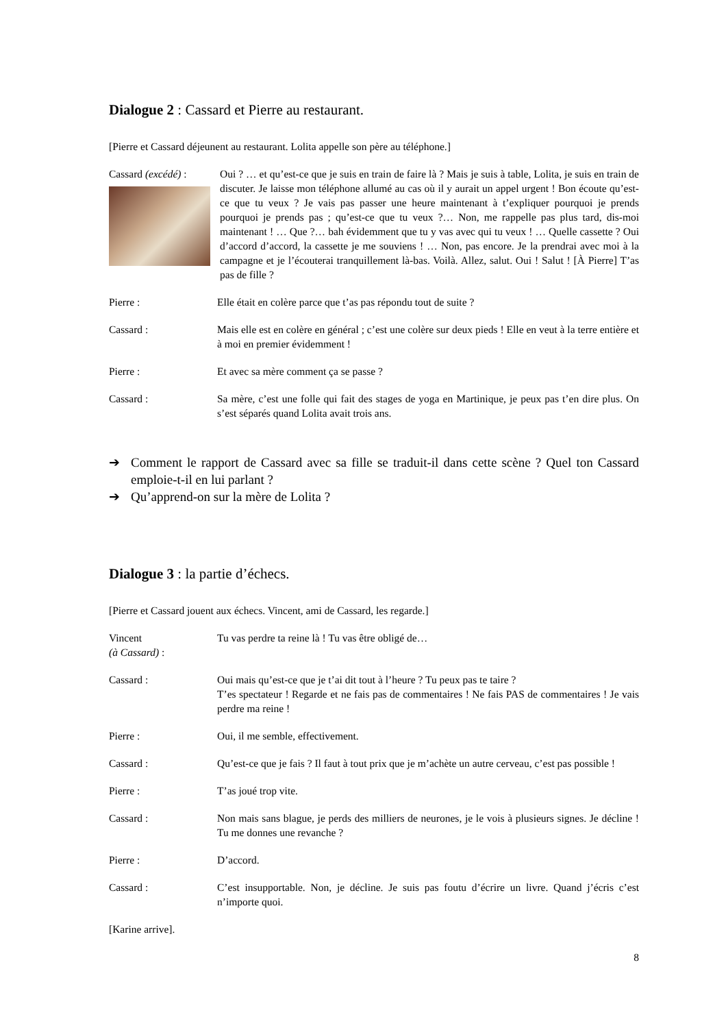Dialogue 2 : Cassard et Pierre au restaurant.
[Pierre et Cassard déjeunent au restaurant. Lolita appelle son père au téléphone.]
Cassard (excédé) :
Oui ? … et qu’est-ce que je suis en train de faire là ? Mais je suis à table, Lolita, je suis en train de discuter. Je laisse mon téléphone allumé au cas où il y aurait un appel urgent ! Bon écoute qu’est-ce que tu veux ? Je vais pas passer une heure maintenant à t’expliquer pourquoi je prends pourquoi je prends pas ; qu’est-ce que tu veux ?… Non, me rappelle pas plus tard, dis-moi maintenant ! … Que ?… bah évidemment que tu y vas avec qui tu veux ! … Quelle cassette ? Oui d’accord d’accord, la cassette je me souviens ! … Non, pas encore. Je la prendrai avec moi à la campagne et je l’écouterai tranquillement là-bas. Voilà. Allez, salut. Oui ! Salut ! [À Pierre] T’as pas de fille ?
Pierre : Elle était en colère parce que t’as pas répondu tout de suite ?
Cassard : Mais elle est en colère en général ; c’est une colère sur deux pieds ! Elle en veut à la terre entière et à moi en premier évidemment !
Pierre : Et avec sa mère comment ça se passe ?
Cassard : Sa mère, c’est une folle qui fait des stages de yoga en Martinique, je peux pas t’en dire plus. On s’est séparés quand Lolita avait trois ans.
➔ Comment le rapport de Cassard avec sa fille se traduit-il dans cette scène ? Quel ton Cassard emploie-t-il en lui parlant ?
➔ Qu’apprend-on sur la mère de Lolita ?
Dialogue 3 : la partie d’échecs.
[Pierre et Cassard jouent aux échecs. Vincent, ami de Cassard, les regarde.]
Vincent
(à Cassard) :
Tu vas perdre ta reine là ! Tu vas être obligé de…
Cassard : Oui mais qu’est-ce que je t’ai dit tout à l’heure ? Tu peux pas te taire ?
T’es spectateur ! Regarde et ne fais pas de commentaires ! Ne fais PAS de commentaires ! Je vais perdre ma reine !
Pierre : Oui, il me semble, effectivement.
Cassard : Qu’est-ce que je fais ? Il faut à tout prix que je m’achète un autre cerveau, c’est pas possible !
Pierre : T’as joué trop vite.
Cassard : Non mais sans blague, je perds des milliers de neurones, je le vois à plusieurs signes. Je décline ! Tu me donnes une revanche ?
Pierre : D’accord.
Cassard : C’est insupportable. Non, je décline. Je suis pas foutu d’écrire un livre. Quand j’écris c’est n’importe quoi.
[Karine arrive].
8